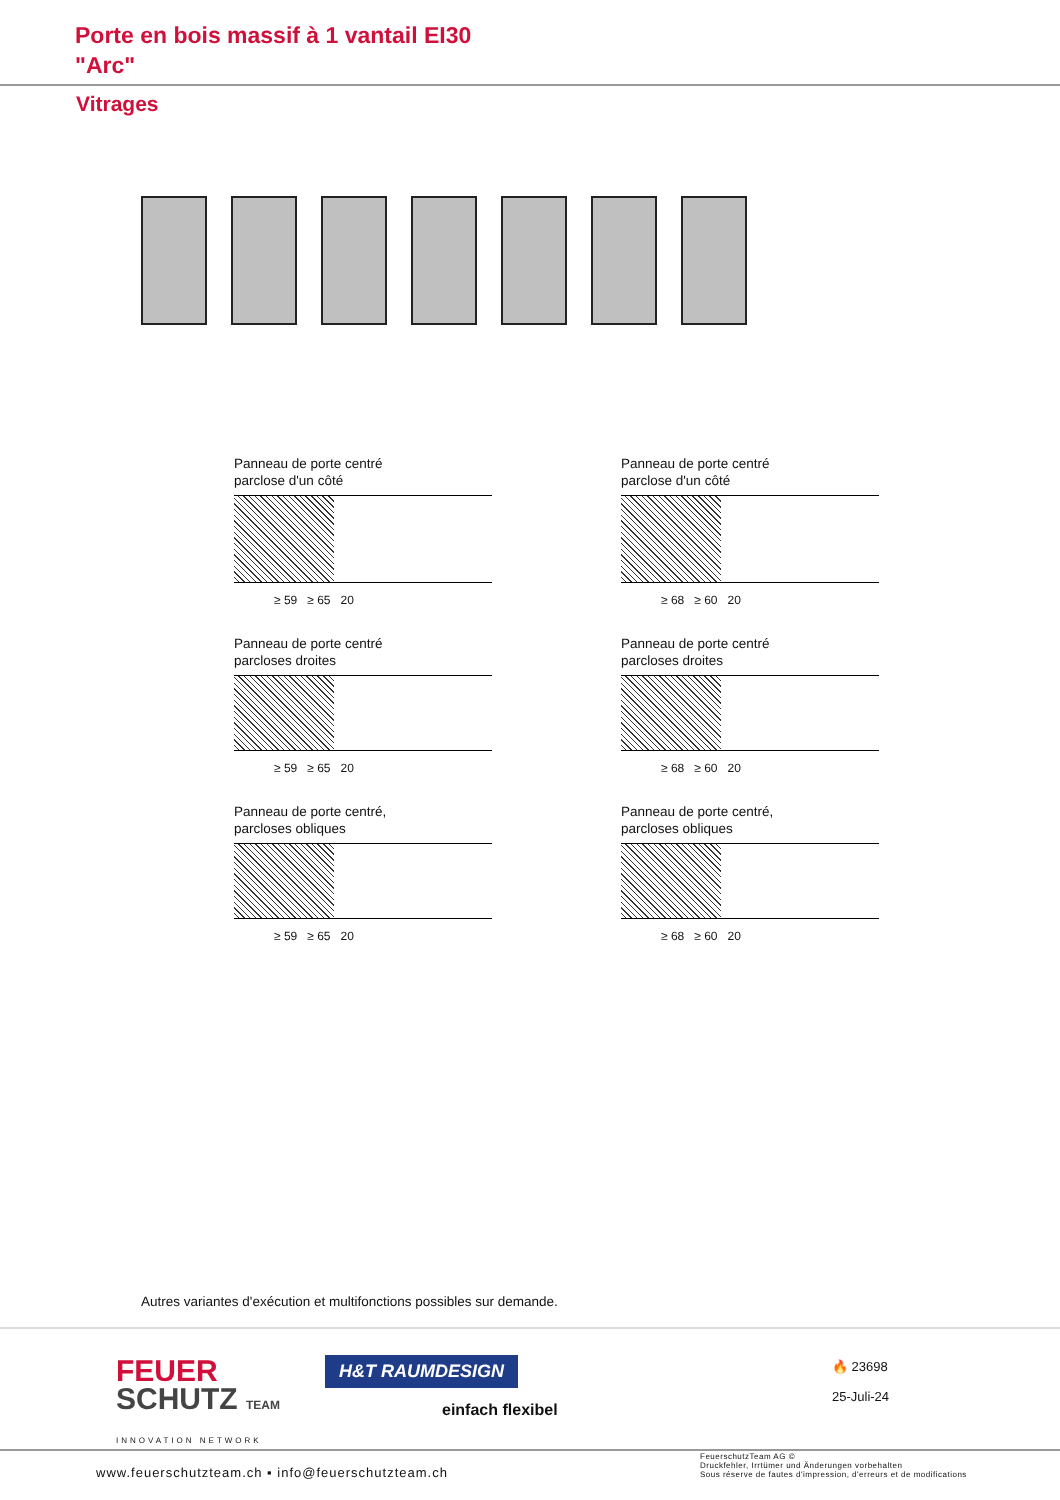Porte en bois massif à 1 vantail EI30
"Arc"
Vitrages
Panneau de porte centré
parclose d'un côté
≥ 59 ≥ 65 20
Panneau de porte centré
parclose d'un côté
≥ 68 ≥ 60 20
Panneau de porte centré
parcloses droites
≥ 59 ≥ 65 20
Panneau de porte centré
parcloses droites
≥ 68 ≥ 60 20
Panneau de porte centré,
parcloses obliques
≥ 59 ≥ 65 20
Panneau de porte centré,
parcloses obliques
≥ 68 ≥ 60 20
Autres variantes d'exécution et multifonctions possibles sur demande.
FEUER
SCHUTZ TEAM
INNOVATION NETWORK
H&T RAUMDESIGN
einfach flexibel
🔥 23698
25-Juli-24
www.feuerschutzteam.ch ▪ info@feuerschutzteam.ch
FeuerschutzTeam AG ©
Druckfehler, Irrtümer und Änderungen vorbehalten
Sous réserve de fautes d'impression, d'erreurs et de modifications